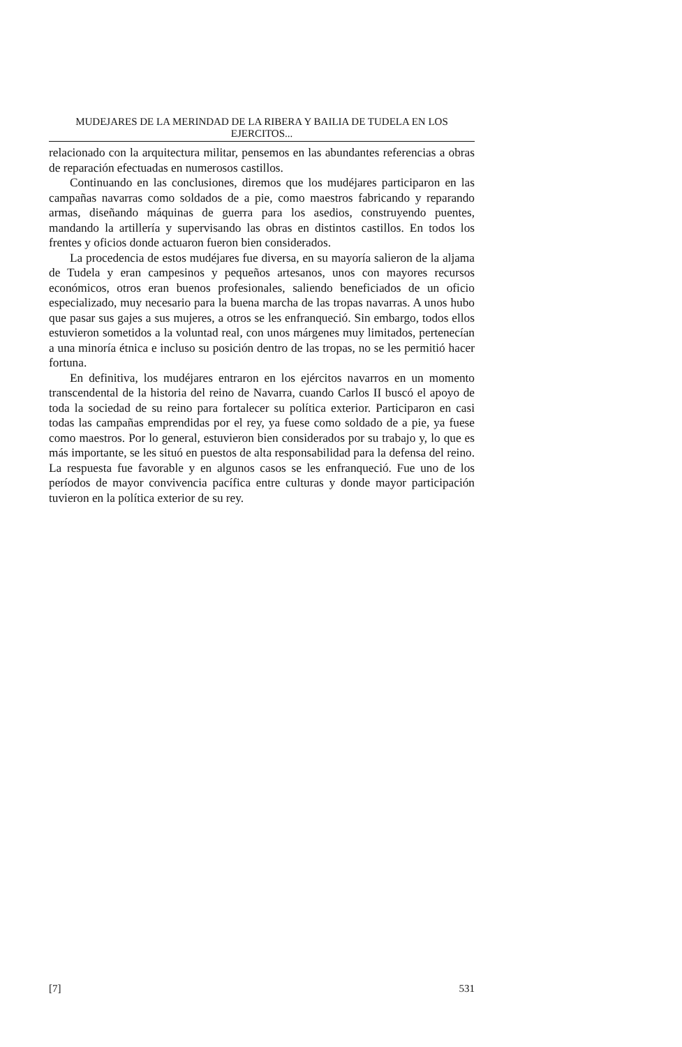MUDEJARES DE LA MERINDAD DE LA RIBERA Y BAILIA DE TUDELA EN LOS EJERCITOS...
relacionado con la arquitectura militar, pensemos en las abundantes referencias a obras de reparación efectuadas en numerosos castillos.
Continuando en las conclusiones, diremos que los mudéjares participaron en las campañas navarras como soldados de a pie, como maestros fabricando y reparando armas, diseñando máquinas de guerra para los asedios, construyendo puentes, mandando la artillería y supervisando las obras en distintos castillos. En todos los frentes y oficios donde actuaron fueron bien considerados.
La procedencia de estos mudéjares fue diversa, en su mayoría salieron de la aljama de Tudela y eran campesinos y pequeños artesanos, unos con mayores recursos económicos, otros eran buenos profesionales, saliendo beneficiados de un oficio especializado, muy necesario para la buena marcha de las tropas navarras. A unos hubo que pasar sus gajes a sus mujeres, a otros se les enfranqueció. Sin embargo, todos ellos estuvieron sometidos a la voluntad real, con unos márgenes muy limitados, pertenecían a una minoría étnica e incluso su posición dentro de las tropas, no se les permitió hacer fortuna.
En definitiva, los mudéjares entraron en los ejércitos navarros en un momento transcendental de la historia del reino de Navarra, cuando Carlos II buscó el apoyo de toda la sociedad de su reino para fortalecer su política exterior. Participaron en casi todas las campañas emprendidas por el rey, ya fuese como soldado de a pie, ya fuese como maestros. Por lo general, estuvieron bien considerados por su trabajo y, lo que es más importante, se les situó en puestos de alta responsabilidad para la defensa del reino. La respuesta fue favorable y en algunos casos se les enfranqueció. Fue uno de los períodos de mayor convivencia pacífica entre culturas y donde mayor participación tuvieron en la política exterior de su rey.
[7] 531